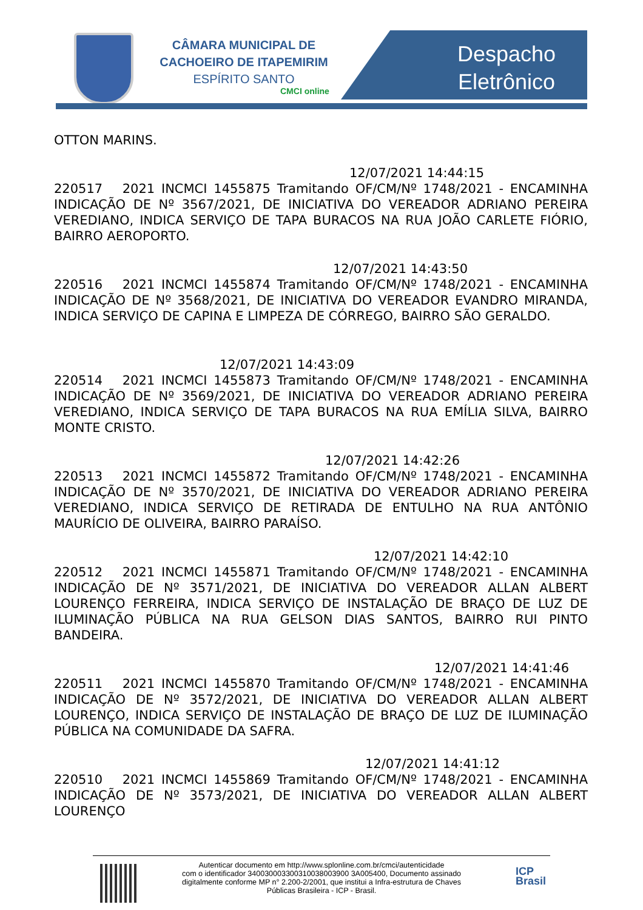CÂMARA MUNICIPAL DE
CACHOEIRO DE ITAPEMIRIM
ESPÍRITO SANTO
CMCI online
Despacho
Eletrônico
OTTON MARINS.
12/07/2021 14:44:15
220517 2021 INCMCI 1455875 Tramitando OF/CM/Nº 1748/2021 - ENCAMINHA INDICAÇÃO DE Nº 3567/2021, DE INICIATIVA DO VEREADOR ADRIANO PEREIRA VEREDIANO, INDICA SERVIÇO DE TAPA BURACOS NA RUA JOÃO CARLETE FIÓRIO, BAIRRO AEROPORTO.
12/07/2021 14:43:50
220516 2021 INCMCI 1455874 Tramitando OF/CM/Nº 1748/2021 - ENCAMINHA INDICAÇÃO DE Nº 3568/2021, DE INICIATIVA DO VEREADOR EVANDRO MIRANDA, INDICA SERVIÇO DE CAPINA E LIMPEZA DE CÓRREGO, BAIRRO SÃO GERALDO.
12/07/2021 14:43:09
220514 2021 INCMCI 1455873 Tramitando OF/CM/Nº 1748/2021 - ENCAMINHA INDICAÇÃO DE Nº 3569/2021, DE INICIATIVA DO VEREADOR ADRIANO PEREIRA VEREDIANO, INDICA SERVIÇO DE TAPA BURACOS NA RUA EMÍLIA SILVA, BAIRRO MONTE CRISTO.
12/07/2021 14:42:26
220513 2021 INCMCI 1455872 Tramitando OF/CM/Nº 1748/2021 - ENCAMINHA INDICAÇÃO DE Nº 3570/2021, DE INICIATIVA DO VEREADOR ADRIANO PEREIRA VEREDIANO, INDICA SERVIÇO DE RETIRADA DE ENTULHO NA RUA ANTÔNIO MAURÍCIO DE OLIVEIRA, BAIRRO PARAÍSO.
12/07/2021 14:42:10
220512 2021 INCMCI 1455871 Tramitando OF/CM/Nº 1748/2021 - ENCAMINHA INDICAÇÃO DE Nº 3571/2021, DE INICIATIVA DO VEREADOR ALLAN ALBERT LOURENÇO FERREIRA, INDICA SERVIÇO DE INSTALAÇÃO DE BRAÇO DE LUZ DE ILUMINAÇÃO PÚBLICA NA RUA GELSON DIAS SANTOS, BAIRRO RUI PINTO BANDEIRA.
12/07/2021 14:41:46
220511 2021 INCMCI 1455870 Tramitando OF/CM/Nº 1748/2021 - ENCAMINHA INDICAÇÃO DE Nº 3572/2021, DE INICIATIVA DO VEREADOR ALLAN ALBERT LOURENÇO, INDICA SERVIÇO DE INSTALAÇÃO DE BRAÇO DE LUZ DE ILUMINAÇÃO PÚBLICA NA COMUNIDADE DA SAFRA.
12/07/2021 14:41:12
220510 2021 INCMCI 1455869 Tramitando OF/CM/Nº 1748/2021 - ENCAMINHA INDICAÇÃO DE Nº 3573/2021, DE INICIATIVA DO VEREADOR ALLAN ALBERT LOURENÇO
Autenticar documento em http://www.splonline.com.br/cmci/autenticidade
com o identificador 340030003300310038003900 3A005400, Documento assinado
digitalmente conforme MP n° 2.200-2/2001, que institui a Infra-estrutura de Chaves
Públicas Brasileira - ICP - Brasil.
ICP
Brasil